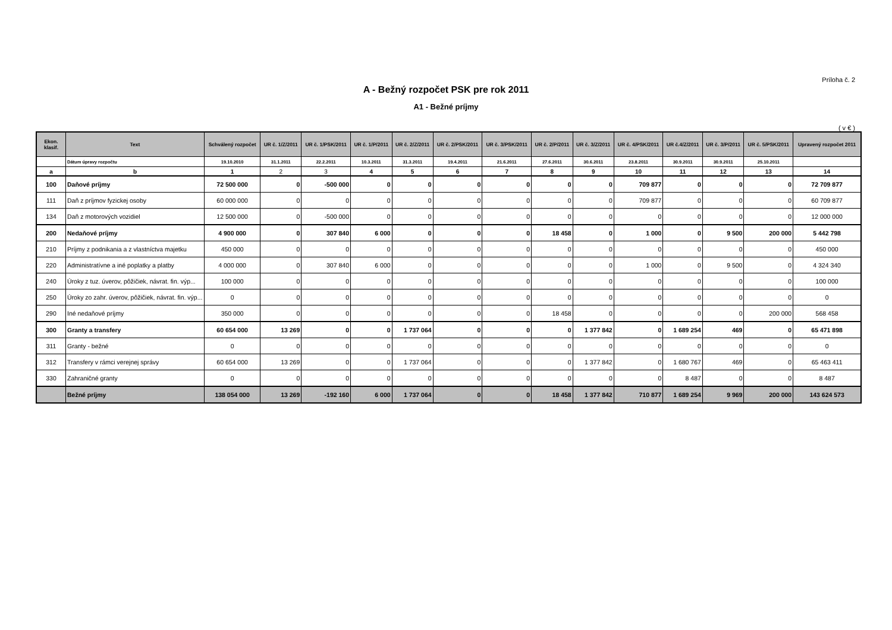Príloha č. 2
A - Bežný rozpočet PSK pre rok 2011
A1 - Bežné príjmy
( v € )
| Ekon. klasif. | Text | Schválený rozpočet | UR č. 1/Z/2011 | UR č. 1/PSK/2011 | UR č. 1/P/2011 | UR č. 2/Z/2011 | UR č. 2/PSK/2011 | UR č. 3/PSK/2011 | UR č. 2/P/2011 | UR č. 3/Z/2011 | UR č. 4/PSK/2011 | UR č.4/Z/2011 | UR č. 3/P/2011 | UR č. 5/PSK/2011 | Upravený rozpočet 2011 |
| --- | --- | --- | --- | --- | --- | --- | --- | --- | --- | --- | --- | --- | --- | --- | --- |
| | Dátum úpravy rozpočtu | 19.10.2010 | 31.1.2011 | 22.2.2011 | 10.3.2011 | 31.3.2011 | 19.4.2011 | 21.6.2011 | 27.6.2011 | 30.6.2011 | 23.8.2011 | 30.9.2011 | 30.9.2011 | 25.10.2011 | |
| a | b | 1 | 2 | 3 | 4 | 5 | 6 | 7 | 8 | 9 | 10 | 11 | 12 | 13 | 14 |
| 100 | Daňové príjmy | 72 500 000 | 0 | -500 000 | 0 | 0 | 0 | 0 | 0 | 0 | 709 877 | 0 | 0 | 0 | 72 709 877 |
| 111 | Daň z príjmov fyzickej osoby | 60 000 000 | 0 | 0 | 0 | 0 | 0 | 0 | 0 | 0 | 709 877 | 0 | 0 | 0 | 60 709 877 |
| 134 | Daň z motorových vozidiel | 12 500 000 | 0 | -500 000 | 0 | 0 | 0 | 0 | 0 | 0 | 0 | 0 | 0 | 0 | 12 000 000 |
| 200 | Nedaňové príjmy | 4 900 000 | 0 | 307 840 | 6 000 | 0 | 0 | 0 | 18 458 | 0 | 1 000 | 0 | 9 500 | 200 000 | 5 442 798 |
| 210 | Príjmy z podnikania a z vlastníctva majetku | 450 000 | 0 | 0 | 0 | 0 | 0 | 0 | 0 | 0 | 0 | 0 | 0 | 0 | 450 000 |
| 220 | Administratívne a iné poplatky a platby | 4 000 000 | 0 | 307 840 | 6 000 | 0 | 0 | 0 | 0 | 0 | 1 000 | 0 | 9 500 | 0 | 4 324 340 |
| 240 | Úroky z tuz. úverov, pôžičiek, návrat. fin. výp... | 100 000 | 0 | 0 | 0 | 0 | 0 | 0 | 0 | 0 | 0 | 0 | 0 | 0 | 100 000 |
| 250 | Úroky zo zahr. úverov, pôžičiek, návrat. fin. výp... | 0 | 0 | 0 | 0 | 0 | 0 | 0 | 0 | 0 | 0 | 0 | 0 | 0 | 0 |
| 290 | Iné nedaňové príjmy | 350 000 | 0 | 0 | 0 | 0 | 0 | 0 | 18 458 | 0 | 0 | 0 | 0 | 200 000 | 568 458 |
| 300 | Granty a transfery | 60 654 000 | 13 269 | 0 | 0 | 1 737 064 | 0 | 0 | 0 | 1 377 842 | 0 | 1 689 254 | 469 | 0 | 65 471 898 |
| 311 | Granty - bežné | 0 | 0 | 0 | 0 | 0 | 0 | 0 | 0 | 0 | 0 | 0 | 0 | 0 | 0 |
| 312 | Transfery v rámci verejnej správy | 60 654 000 | 13 269 | 0 | 0 | 1 737 064 | 0 | 0 | 0 | 1 377 842 | 0 | 1 680 767 | 469 | 0 | 65 463 411 |
| 330 | Zahraničné granty | 0 | 0 | 0 | 0 | 0 | 0 | 0 | 0 | 0 | 0 | 8 487 | 0 | 0 | 8 487 |
| | Bežné príjmy | 138 054 000 | 13 269 | -192 160 | 6 000 | 1 737 064 | 0 | 0 | 18 458 | 1 377 842 | 710 877 | 1 689 254 | 9 969 | 200 000 | 143 624 573 |